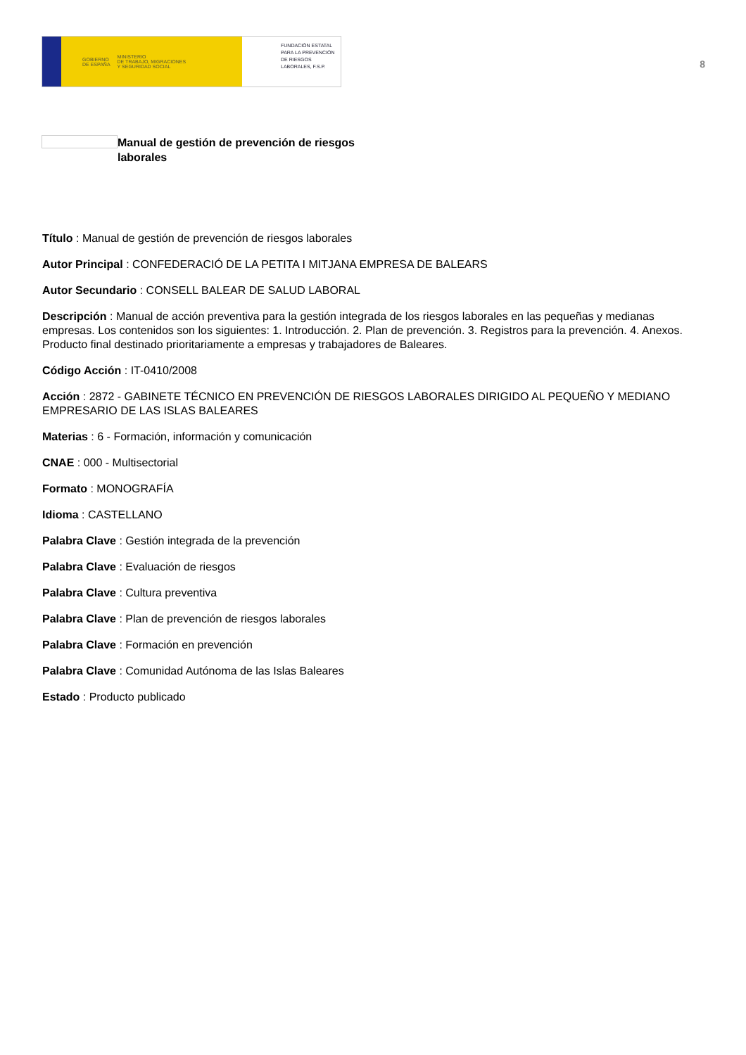GOBIERNO
DE ESPAÑA MINISTERIO
DE TRABAJO, MIGRACIONES
Y SEGURIDAD SOCIAL
FUNDACIÓN ESTATAL PARA LA PREVENCIÓN DE RIESGOS LABORALES, F.S.P.
8
Manual de gestión de prevención de riesgos laborales
Título : Manual de gestión de prevención de riesgos laborales
Autor Principal : CONFEDERACIÓ DE LA PETITA I MITJANA EMPRESA DE BALEARS
Autor Secundario : CONSELL BALEAR DE SALUD LABORAL
Descripción : Manual de acción preventiva para la gestión integrada de los riesgos laborales en las pequeñas y medianas empresas. Los contenidos son los siguientes: 1. Introducción. 2. Plan de prevención. 3. Registros para la prevención. 4. Anexos. Producto final destinado prioritariamente a empresas y trabajadores de Baleares.
Código Acción : IT-0410/2008
Acción : 2872 - GABINETE TÉCNICO EN PREVENCIÓN DE RIESGOS LABORALES DIRIGIDO AL PEQUEÑO Y MEDIANO EMPRESARIO DE LAS ISLAS BALEARES
Materias : 6 - Formación, información y comunicación
CNAE : 000 - Multisectorial
Formato : MONOGRAFÍA
Idioma : CASTELLANO
Palabra Clave : Gestión integrada de la prevención
Palabra Clave : Evaluación de riesgos
Palabra Clave : Cultura preventiva
Palabra Clave : Plan de prevención de riesgos laborales
Palabra Clave : Formación en prevención
Palabra Clave : Comunidad Autónoma de las Islas Baleares
Estado : Producto publicado